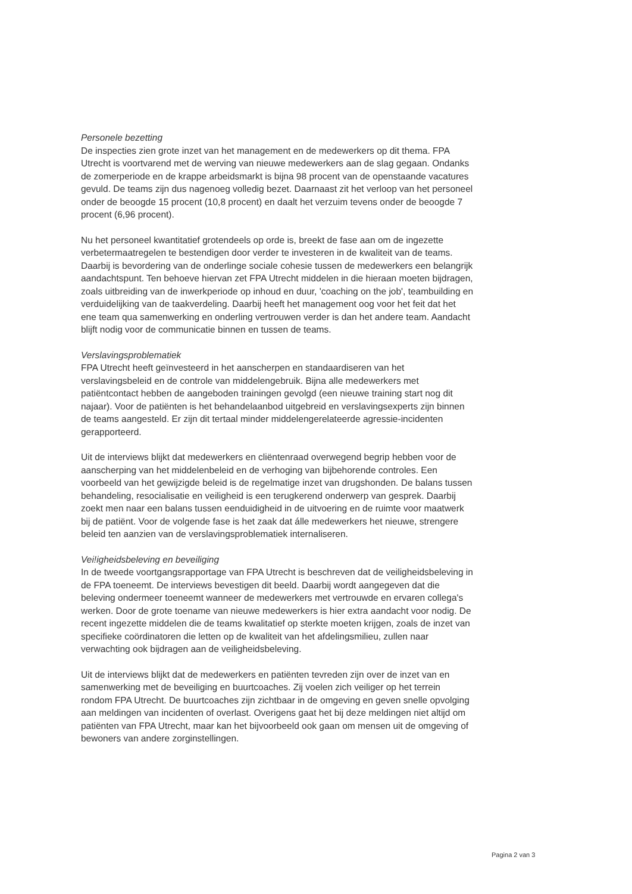Personele bezetting
De inspecties zien grote inzet van het management en de medewerkers op dit thema. FPA Utrecht is voortvarend met de werving van nieuwe medewerkers aan de slag gegaan. Ondanks de zomerperiode en de krappe arbeidsmarkt is bijna 98 procent van de openstaande vacatures gevuld. De teams zijn dus nagenoeg volledig bezet. Daarnaast zit het verloop van het personeel onder de beoogde 15 procent (10,8 procent) en daalt het verzuim tevens onder de beoogde 7 procent (6,96 procent).
Nu het personeel kwantitatief grotendeels op orde is, breekt de fase aan om de ingezette verbetermaatregelen te bestendigen door verder te investeren in de kwaliteit van de teams. Daarbij is bevordering van de onderlinge sociale cohesie tussen de medewerkers een belangrijk aandachtspunt. Ten behoeve hiervan zet FPA Utrecht middelen in die hieraan moeten bijdragen, zoals uitbreiding van de inwerkperiode op inhoud en duur, 'coaching on the job', teambuilding en verduidelijking van de taakverdeling. Daarbij heeft het management oog voor het feit dat het ene team qua samenwerking en onderling vertrouwen verder is dan het andere team. Aandacht blijft nodig voor de communicatie binnen en tussen de teams.
Verslavingsproblematiek
FPA Utrecht heeft geïnvesteerd in het aanscherpen en standaardiseren van het verslavingsbeleid en de controle van middelengebruik. Bijna alle medewerkers met patiëntcontact hebben de aangeboden trainingen gevolgd (een nieuwe training start nog dit najaar). Voor de patiënten is het behandelaanbod uitgebreid en verslavingsexperts zijn binnen de teams aangesteld. Er zijn dit tertaal minder middelengerelateerde agressie-incidenten gerapporteerd.
Uit de interviews blijkt dat medewerkers en cliëntenraad overwegend begrip hebben voor de aanscherping van het middelenbeleid en de verhoging van bijbehorende controles. Een voorbeeld van het gewijzigde beleid is de regelmatige inzet van drugshonden. De balans tussen behandeling, resocialisatie en veiligheid is een terugkerend onderwerp van gesprek. Daarbij zoekt men naar een balans tussen eenduidigheid in de uitvoering en de ruimte voor maatwerk bij de patiënt. Voor de volgende fase is het zaak dat álle medewerkers het nieuwe, strengere beleid ten aanzien van de verslavingsproblematiek internaliseren.
Vei!igheidsbeleving en beveiliging
In de tweede voortgangsrapportage van FPA Utrecht is beschreven dat de veiligheidsbeleving in de FPA toeneemt. De interviews bevestigen dit beeld. Daarbij wordt aangegeven dat die beleving ondermeer toeneemt wanneer de medewerkers met vertrouwde en ervaren collega's werken. Door de grote toename van nieuwe medewerkers is hier extra aandacht voor nodig. De recent ingezette middelen die de teams kwalitatief op sterkte moeten krijgen, zoals de inzet van specifieke coördinatoren die letten op de kwaliteit van het afdelingsmilieu, zullen naar verwachting ook bijdragen aan de veiligheidsbeleving.
Uit de interviews blijkt dat de medewerkers en patiënten tevreden zijn over de inzet van en samenwerking met de beveiliging en buurtcoaches. Zij voelen zich veiliger op het terrein rondom FPA Utrecht. De buurtcoaches zijn zichtbaar in de omgeving en geven snelle opvolging aan meldingen van incidenten of overlast. Overigens gaat het bij deze meldingen niet altijd om patiënten van FPA Utrecht, maar kan het bijvoorbeeld ook gaan om mensen uit de omgeving of bewoners van andere zorginstellingen.
Pagina 2 van 3